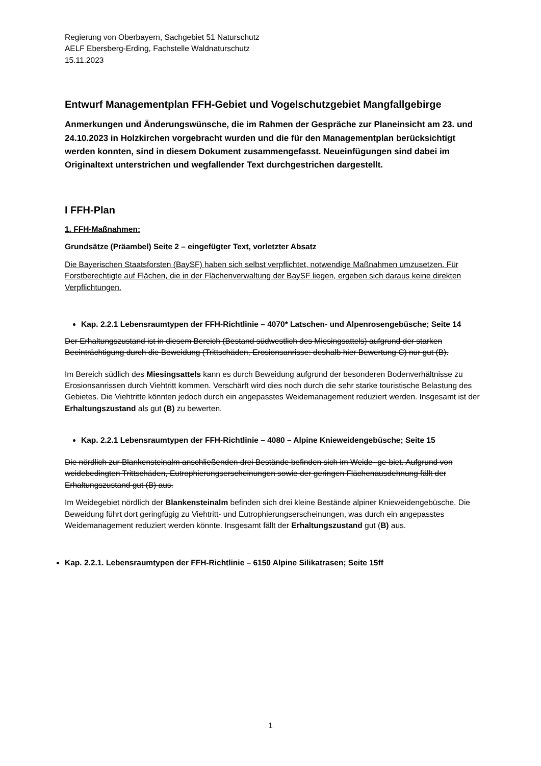Regierung von Oberbayern, Sachgebiet 51 Naturschutz
AELF Ebersberg-Erding, Fachstelle Waldnaturschutz
15.11.2023
Entwurf Managementplan FFH-Gebiet und Vogelschutzgebiet Mangfallgebirge
Anmerkungen und Änderungswünsche, die im Rahmen der Gespräche zur Planeinsicht am 23. und 24.10.2023 in Holzkirchen vorgebracht wurden und die für den Managementplan berücksichtigt werden konnten, sind in diesem Dokument zusammengefasst. Neueinfügungen sind dabei im Originaltext unterstrichen und wegfallender Text durchgestrichen dargestellt.
I FFH-Plan
1. FFH-Maßnahmen:
Grundsätze (Präambel) Seite 2 – eingefügter Text, vorletzter Absatz
Die Bayerischen Staatsforsten (BaySF) haben sich selbst verpflichtet, notwendige Maßnahmen umzusetzen. Für Forstberechtigte auf Flächen, die in der Flächenverwaltung der BaySF liegen, ergeben sich daraus keine direkten Verpflichtungen.
Kap. 2.2.1 Lebensraumtypen der FFH-Richtlinie – 4070* Latschen- und Alpenrosengebüsche; Seite 14
Der Erhaltungszustand ist in diesem Bereich (Bestand südwestlich des Miesingsattels) aufgrund der starken Beeinträchtigung durch die Beweidung (Trittschäden, Erosionsanrisse: deshalb hier Bewertung C) nur gut (B).
Im Bereich südlich des Miesingsattels kann es durch Beweidung aufgrund der besonderen Bodenverhältnisse zu Erosionsanrissen durch Viehtritt kommen. Verschärft wird dies noch durch die sehr starke touristische Belastung des Gebietes. Die Viehtritte könnten jedoch durch ein angepasstes Weidemanagement reduziert werden. Insgesamt ist der Erhaltungszustand als gut (B) zu bewerten.
Kap. 2.2.1 Lebensraumtypen der FFH-Richtlinie – 4080 – Alpine Knieweidengebüsche; Seite 15
Die nördlich zur Blankensteinalm anschließenden drei Bestände befinden sich im Weide- ge-biet. Aufgrund von weidebedingten Trittschäden, Eutrophierungserscheinungen sowie der geringen Flächenausdehnung fällt der Erhaltungszustand gut (B) aus.
Im Weidegebiet nördlich der Blankensteinalm befinden sich drei kleine Bestände alpiner Knieweidengebüsche. Die Beweidung führt dort geringfügig zu Viehtritt- und Eutrophierungserscheinungen, was durch ein angepasstes Weidemanagement reduziert werden könnte. Insgesamt fällt der Erhaltungszustand gut (B) aus.
Kap. 2.2.1. Lebensraumtypen der FFH-Richtlinie – 6150 Alpine Silikatrasen; Seite 15ff
1